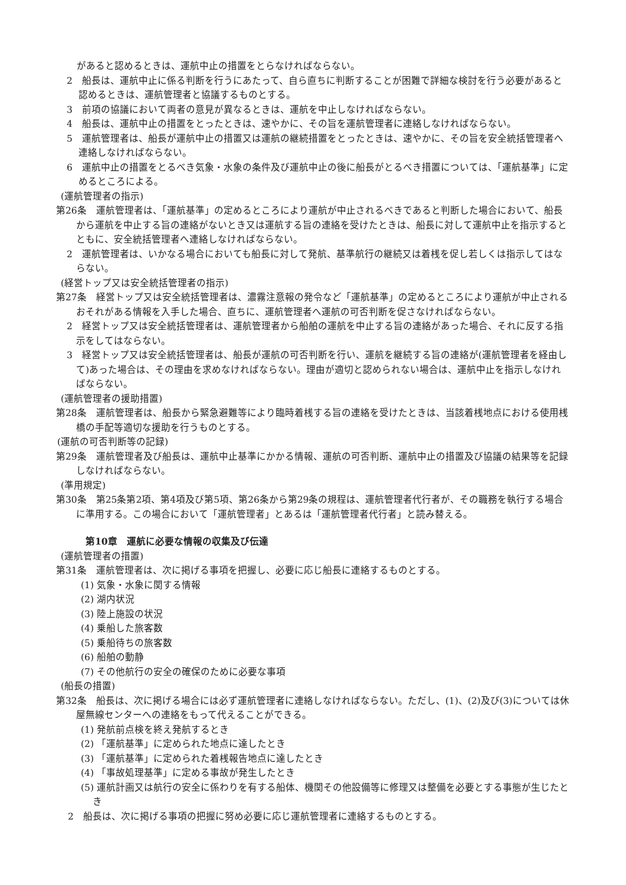があると認めるときは、運航中止の措置をとらなければならない。
2　船長は、運航中止に係る判断を行うにあたって、自ら直ちに判断することが困難で詳細な検討を行う必要があると認めるときは、運航管理者と協議するものとする。
3　前項の協議において両者の意見が異なるときは、運航を中止しなければならない。
4　船長は、運航中止の措置をとったときは、速やかに、その旨を運航管理者に連絡しなければならない。
5　運航管理者は、船長が運航中止の措置又は運航の継続措置をとったときは、速やかに、その旨を安全統括管理者へ連絡しなければならない。
6　運航中止の措置をとるべき気象・水象の条件及び運航中止の後に船長がとるべき措置については、「運航基準」に定めるところによる。
(運航管理者の指示)
第26条　運航管理者は、「運航基準」の定めるところにより運航が中止されるべきであると判断した場合において、船長から運航を中止する旨の連絡がないとき又は運航する旨の連絡を受けたときは、船長に対して運航中止を指示するとともに、安全統括管理者へ連絡しなければならない。
2　運航管理者は、いかなる場合においても船長に対して発航、基準航行の継続又は着桟を促し若しくは指示してはならない。
(経営トップ又は安全統括管理者の指示)
第27条　経営トップ又は安全統括管理者は、濃霧注意報の発令など「運航基準」の定めるところにより運航が中止されるおそれがある情報を入手した場合、直ちに、運航管理者へ運航の可否判断を促さなければならない。
2　経営トップ又は安全統括管理者は、運航管理者から船舶の運航を中止する旨の連絡があった場合、それに反する指示をしてはならない。
3　経営トップ又は安全統括管理者は、船長が運航の可否判断を行い、運航を継続する旨の連絡が(運航管理者を経由して)あった場合は、その理由を求めなければならない。理由が適切と認められない場合は、運航中止を指示しなければならない。
(運航管理者の援助措置)
第28条　運航管理者は、船長から緊急避難等により臨時着桟する旨の連絡を受けたときは、当該着桟地点における使用桟橋の手配等適切な援助を行うものとする。
(運航の可否判断等の記録)
第29条　運航管理者及び船長は、運航中止基準にかかる情報、運航の可否判断、運航中止の措置及び協議の結果等を記録しなければならない。
(準用規定)
第30条　第25条第2項、第4項及び第5項、第26条から第29条の規程は、運航管理者代行者が、その職務を執行する場合に準用する。この場合において「運航管理者」とあるは「運航管理者代行者」と読み替える。
第10章　運航に必要な情報の収集及び伝達
(運航管理者の措置)
第31条　運航管理者は、次に掲げる事項を把握し、必要に応じ船長に連絡するものとする。
(1) 気象・水象に関する情報
(2) 湖内状況
(3) 陸上施設の状況
(4) 乗船した旅客数
(5) 乗船待ちの旅客数
(6) 船舶の動静
(7) その他航行の安全の確保のために必要な事項
(船長の措置)
第32条　船長は、次に掲げる場合には必ず運航管理者に連絡しなければならない。ただし、(1)、(2)及び(3)については休屋無線センターへの連絡をもって代えることができる。
(1) 発航前点検を終え発航するとき
(2) 「運航基準」に定められた地点に達したとき
(3) 「運航基準」に定められた着桟報告地点に達したとき
(4) 「事故処理基準」に定める事故が発生したとき
(5) 運航計画又は航行の安全に係わりを有する船体、機関その他設備等に修理又は整備を必要とする事態が生じたとき
2　船長は、次に掲げる事項の把握に努め必要に応じ運航管理者に連絡するものとする。